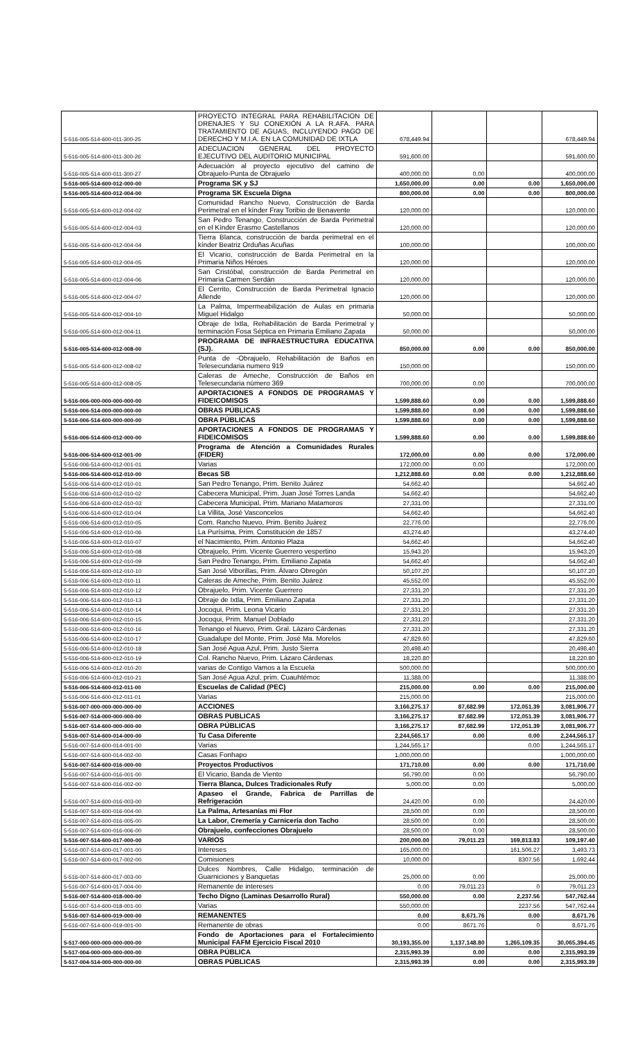| 5-516-005-514-600-011-300-25 | PROYECTO INTEGRAL PARA REHABILITACION DE DRENAJES Y SU CONEXIÓN A LA R.AFA. PARA TRATAMIENTO DE AGUAS, INCLUYENDO PAGO DE DERECHO Y M.I.A. EN LA COMUNIDAD DE IXTLA | 678,449.94 | | | 678,449.94 |
| 5-516-005-514-600-011-300-26 | ADECUACION GENERAL DEL PROYECTO EJECUTIVO DEL AUDITORIO MUNICIPAL | 591,600.00 | | | 591,600.00 |
| 5-516-005-514-600-011-300-27 | Adecuación al proyecto ejecutivo del camino de Obrajuelo-Punta de Obrajuelo | 400,000.00 | 0.00 | | 400,000.00 |
| 5-516-005-514-600-012-000-00 | Programa SK y SJ | 1,650,000.00 | 0.00 | 0.00 | 1,650,000.00 |
| 5-516-005-514-600-012-004-00 | Programa SK Escuela Digna | 800,000.00 | 0.00 | 0.00 | 800,000.00 |
| 5-516-005-514-600-012-004-02 | Comunidad Rancho Nuevo, Construcción de Barda Perimetral en el kínder Fray Toribio de Benavente | 120,000.00 | | | 120,000.00 |
| 5-516-005-514-600-012-004-03 | San Pedro Tenango, Construcción de Barda Perimetral en el Kínder Erasmo Castellanos | 120,000.00 | | | 120,000.00 |
| 5-516-005-514-600-012-004-04 | Tierra Blanca, construcción de barda perimetral en el kínder Beatriz Orduñas Acuñas | 100,000.00 | | | 100,000.00 |
| 5-516-005-514-600-012-004-05 | El Vicario, construcción de Barda Perimetral en la Primaria Niños Héroes | 120,000.00 | | | 120,000.00 |
| 5-516-005-514-600-012-004-06 | San Cristóbal, construcción de Barda Perimetral en Primaria Carmen Serdán | 120,000.00 | | | 120,000.00 |
| 5-516-005-514-600-012-004-07 | El Cerrito, Construcción de Barda Perimetral Ignacio Allende | 120,000.00 | | | 120,000.00 |
| 5-516-005-514-600-012-004-10 | La Palma, Impermeabilización de Aulas en primaria Miguel Hidalgo | 50,000.00 | | | 50,000.00 |
| 5-516-005-514-600-012-004-11 | Obraje de Ixtla, Rehabilitación de Barda Perimetral y terminación Fosa Séptica en Primaria Emiliano Zapata | 50,000.00 | | | 50,000.00 |
| 5-516-005-514-600-012-008-00 | PROGRAMA DE INFRAESTRUCTURA EDUCATIVA (SJ). | 850,000.00 | 0.00 | 0.00 | 850,000.00 |
| 5-516-005-514-600-012-008-02 | Punta de -Obrajuelo, Rehabilitación de Baños en Telesecundaria numero 919 | 150,000.00 | | | 150,000.00 |
| 5-516-005-514-600-012-008-05 | Caleras de Ameche, Construcción de Baños en Telesecundaria número 369 | 700,000.00 | 0.00 | | 700,000.00 |
| 5-516-006-000-000-000-000-00 | APORTACIONES A FONDOS DE PROGRAMAS Y FIDEICOMISOS | 1,599,888.60 | 0.00 | 0.00 | 1,599,888.60 |
| 5-516-006-514-000-000-000-00 | OBRAS PÚBLICAS | 1,599,888.60 | 0.00 | 0.00 | 1,599,888.60 |
| 5-516-006-514-600-000-000-00 | OBRA PÚBLICAS | 1,599,888.60 | 0.00 | 0.00 | 1,599,888.60 |
| 5-516-006-514-600-012-000-00 | APORTACIONES A FONDOS DE PROGRAMAS Y FIDEICOMISOS | 1,599,888.60 | 0.00 | 0.00 | 1,599,888.60 |
| 5-516-006-514-600-012-001-00 | Programa de Atención a Comunidades Rurales (FIDER) | 172,000.00 | 0.00 | 0.00 | 172,000.00 |
| 5-516-006-514-600-012-001-01 | Varias | 172,000.00 | 0.00 | | 172,000.00 |
| 5-516-006-514-600-012-010-00 | Becas SB | 1,212,888.60 | 0.00 | 0.00 | 1,212,888.60 |
| 5-516-006-514-600-012-010-01 | San Pedro Tenango, Prim. Benito Juárez | 54,662.40 | | | 54,662.40 |
| 5-516-006-514-600-012-010-02 | Cabecera Municipal, Prim. Juan José Torres Landa | 54,662.40 | | | 54,662.40 |
| 5-516-006-514-600-012-010-03 | Cabecera Municipal, Prim. Mariano Matamoros | 27,331.00 | | | 27,331.00 |
| 5-516-006-514-600-012-010-04 | La Villita, José Vasconcelos | 54,662.40 | | | 54,662.40 |
| 5-516-006-514-600-012-010-05 | Com. Rancho Nuevo, Prim. Benito Juárez | 22,776.00 | | | 22,776.00 |
| 5-516-006-514-600-012-010-06 | La Purísima, Prim. Constitución de 1857 | 43,274.40 | | | 43,274.40 |
| 5-516-006-514-600-012-010-07 | el Nacimiento, Prim. Antonio Plaza | 54,662.40 | | | 54,662.40 |
| 5-516-006-514-600-012-010-08 | Obrajuelo, Prim. Vicente Guerrero vespertino | 15,943.20 | | | 15,943.20 |
| 5-516-006-514-600-012-010-09 | San Pedro Tenango, Prim. Emiliano Zapata | 54,662.40 | | | 54,662.40 |
| 5-516-006-514-600-012-010-10 | San José Viborillas, Prim. Álvaro Obregón | 50,107.20 | | | 50,107.20 |
| 5-516-006-514-600-012-010-11 | Caleras de Ameche, Prim. Benito Juárez | 45,552.00 | | | 45,552.00 |
| 5-516-006-514-600-012-010-12 | Obrajuelo, Prim. Vicente Guerrero | 27,331.20 | | | 27,331.20 |
| 5-516-006-514-600-012-010-13 | Obraje de Ixtla, Prim. Emiliano Zapata | 27,331.20 | | | 27,331.20 |
| 5-516-006-514-600-012-010-14 | Jocoqui, Prim. Leona Vicario | 27,331.20 | | | 27,331.20 |
| 5-516-006-514-600-012-010-15 | Jocoqui, Prim. Manuel Doblado | 27,331.20 | | | 27,331.20 |
| 5-516-006-514-600-012-010-16 | Tenango el Nuevo, Prim. Gral. Lázaro Cárdenas | 27,331.20 | | | 27,331.20 |
| 5-516-006-514-600-012-010-17 | Guadalupe del Monte, Prim. José Ma. Morelos | 47,829.60 | | | 47,829.60 |
| 5-516-006-514-600-012-010-18 | San José Agua Azul, Prim. Justo Sierra | 20,498.40 | | | 20,498.40 |
| 5-516-006-514-600-012-010-19 | Col. Rancho Nuevo, Prim. Lázaro Cárdenas | 18,220.80 | | | 18,220.80 |
| 5-516-006-514-600-012-010-20 | varias de Contigo Vamos a la Escuela | 500,000.00 | | | 500,000.00 |
| 5-516-006-514-600-012-010-21 | San José Agua Azul, prim. Cuauhtémoc | 11,388.00 | | | 11,388.00 |
| 5-516-006-514-600-012-011-00 | Escuelas de Calidad (PEC) | 215,000.00 | 0.00 | 0.00 | 215,000.00 |
| 5-516-006-514-600-012-011-01 | Varias | 215,000.00 | | | 215,000.00 |
| 5-516-007-000-000-000-000-00 | ACCIONES | 3,166,275.17 | 87,682.99 | 172,051.39 | 3,081,906.77 |
| 5-516-007-514-000-000-000-00 | OBRAS PUBLICAS | 3,166,275.17 | 87,682.99 | 172,051.39 | 3,081,906.77 |
| 5-516-007-514-600-000-000-00 | OBRA PÚBLICAS | 3,166,275.17 | 87,682.99 | 172,051.39 | 3,081,906.77 |
| 5-516-007-514-600-014-000-00 | Tu Casa Diferente | 2,244,565.17 | 0.00 | 0.00 | 2,244,565.17 |
| 5-516-007-514-600-014-001-00 | Varias | 1,244,565.17 | | 0.00 | 1,244,565.17 |
| 5-516-007-514-600-014-002-00 | Casas Fonhapo | 1,000,000.00 | | | 1,000,000.00 |
| 5-516-007-514-600-016-000-00 | Proyectos Productivos | 171,710.00 | 0.00 | 0.00 | 171,710.00 |
| 5-516-007-514-600-016-001-00 | El Vicario, Banda de Viento | 56,790.00 | 0.00 | | 56,790.00 |
| 5-516-007-514-600-016-002-00 | Tierra Blanca, Dulces Tradicionales Rufy | 5,000.00 | 0.00 | | 5,000.00 |
| 5-516-007-514-600-016-003-00 | Apaseo el Grande, Fabrica de Parrillas de Refrigeración | 24,420.00 | 0.00 | | 24,420.00 |
| 5-516-007-514-600-016-004-00 | La Palma, Artesanías mi Flor | 28,500.00 | 0.00 | | 28,500.00 |
| 5-516-007-514-600-016-005-00 | La Labor, Cremería y Carnicería don Tacho | 28,500.00 | 0.00 | | 28,500.00 |
| 5-516-007-514-600-016-006-00 | Obrajuelo, confecciones Obrajuelo | 28,500.00 | 0.00 | | 28,500.00 |
| 5-516-007-514-600-017-000-00 | VARIOS | 200,000.00 | 79,011.23 | 169,813.83 | 109,197.40 |
| 5-516-007-514-600-017-001-00 | Intereses | 165,000.00 | | 161,506.27 | 3,493.73 |
| 5-516-007-514-600-017-002-00 | Comisiones | 10,000.00 | | 8307.56 | 1,692.44 |
| 5-516-007-514-600-017-003-00 | Dulces Nombres, Calle Hidalgo, terminación de Guarniciones y Banquetas | 25,000.00 | 0.00 | | 25,000.00 |
| 5-516-007-514-600-017-004-00 | Remanente de intereses | 0.00 | 79,011.23 | 0 | 79,011.23 |
| 5-516-007-514-600-018-000-00 | Techo Digno (Laminas Desarrollo Rural) | 550,000.00 | 0.00 | 2,237.56 | 547,762.44 |
| 5-516-007-514-600-018-001-00 | Varias | 550,000.00 | | 2237.56 | 547,762.44 |
| 5-516-007-514-600-019-000-00 | REMANENTES | 0.00 | 8,671.76 | 0.00 | 8,671.76 |
| 5-516-007-514-600-019-001-00 | Remanente de obras | 0.00 | 8671.76 | 0 | 8,671.76 |
| 5-517-000-000-000-000-000-00 | Fondo de Aportaciones para el Fortalecimiento Municipal FAFM Ejercicio Fiscal 2010 | 30,193,355.00 | 1,137,148.80 | 1,265,109.35 | 30,065,394.45 |
| 5-517-004-000-000-000-000-00 | OBRA PÚBLICA | 2,315,993.39 | 0.00 | 0.00 | 2,315,993.39 |
| 5-517-004-514-000-000-000-00 | OBRAS PÚBLICAS | 2,315,993.39 | 0.00 | 0.00 | 2,315,993.39 |